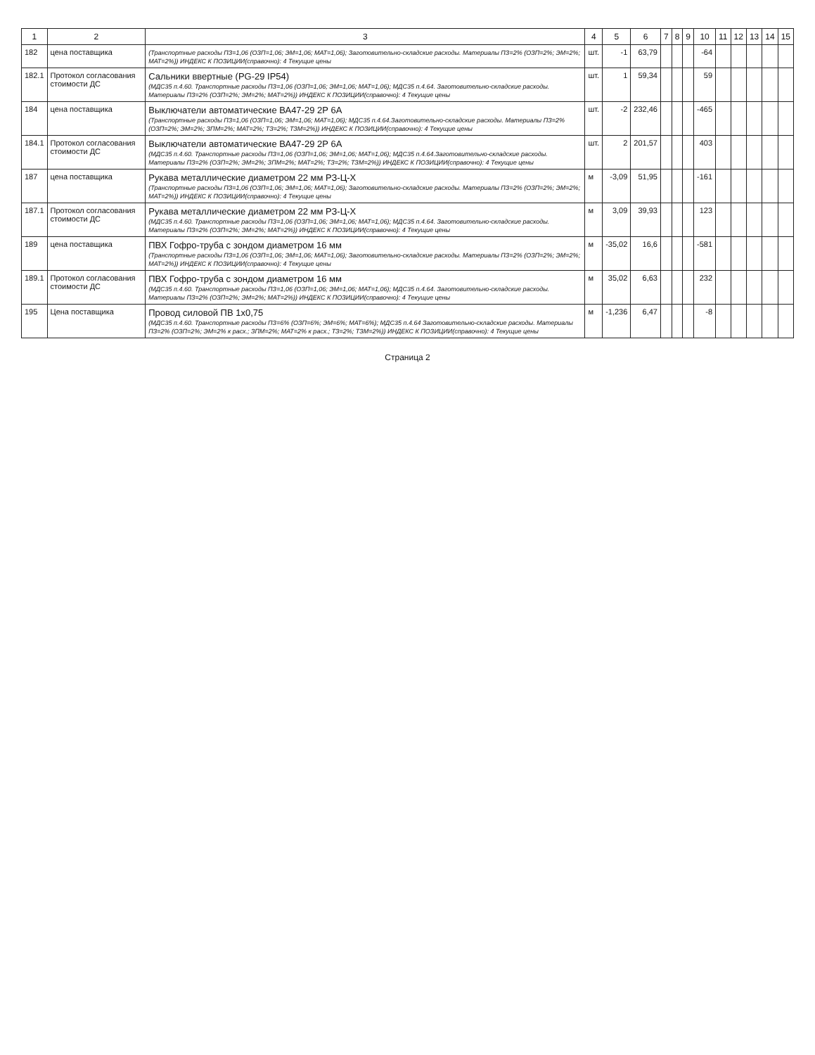| 1 | 2 | 3 | 4 | 5 | 6 | 7 | 8 | 9 | 10 | 11 | 12 | 13 | 14 | 15 |
| --- | --- | --- | --- | --- | --- | --- | --- | --- | --- | --- | --- | --- | --- | --- |
| 182 | цена поставщика | (Транспортные расходы ПЗ=1,06 (ОЗП=1,06; ЭМ=1,06; МАТ=1,06); Заготовительно-складские расходы. Материалы ПЗ=2% (ОЗП=2%; ЭМ=2%; МАТ=2%)) ИНДЕКС К ПОЗИЦИИ(справочно): 4 Текущие цены | шт. | -1 | 63,79 | | | | -64 | | | | | |
| 182.1 | Протокол согласования стоимости ДС | Сальники ввертные (PG-29 IP54) (МДС35 п.4.60. Транспортные расходы ПЗ=1,06 (ОЗП=1,06; ЭМ=1,06; МАТ=1,06); МДС35 п.4.64. Заготовительно-складские расходы. Материалы ПЗ=2% (ОЗП=2%; ЭМ=2%; МАТ=2%)) ИНДЕКС К ПОЗИЦИИ(справочно): 4 Текущие цены | шт. | 1 | 59,34 | | | | 59 | | | | | |
| 184 | цена поставщика | Выключатели автоматические ВА47-29 2Р 6А (Транспортные расходы ПЗ=1,06 (ОЗП=1,06; ЭМ=1,06; МАТ=1,06); МДС35 п.4.64.Заготовительно-складские расходы. Материалы ПЗ=2% (ОЗП=2%; ЭМ=2%; ЗПМ=2%; МАТ=2%; ТЗ=2%; ТЗМ=2%)) ИНДЕКС К ПОЗИЦИИ(справочно): 4 Текущие цены | шт. | -2 | 232,46 | | | | -465 | | | | | |
| 184.1 | Протокол согласования стоимости ДС | Выключатели автоматические ВА47-29 2Р 6А (МДС35 п.4.60. Транспортные расходы ПЗ=1,06 (ОЗП=1,06; ЭМ=1,06; МАТ=1,06); МДС35 п.4.64.Заготовительно-складские расходы. Материалы ПЗ=2% (ОЗП=2%; ЭМ=2%; ЗПМ=2%; МАТ=2%; ТЗ=2%; ТЗМ=2%)) ИНДЕКС К ПОЗИЦИИ(справочно): 4 Текущие цены | шт. | 2 | 201,57 | | | | 403 | | | | | |
| 187 | цена поставщика | Рукава металлические диаметром 22 мм РЗ-Ц-Х (Транспортные расходы ПЗ=1,06 (ОЗП=1,06; ЭМ=1,06; МАТ=1,06); Заготовительно-складские расходы. Материалы ПЗ=2% (ОЗП=2%; ЭМ=2%; МАТ=2%)) ИНДЕКС К ПОЗИЦИИ(справочно): 4 Текущие цены | м | -3,09 | 51,95 | | | | -161 | | | | | |
| 187.1 | Протокол согласования стоимости ДС | Рукава металлические диаметром 22 мм РЗ-Ц-Х (МДС35 п.4.60. Транспортные расходы ПЗ=1,06 (ОЗП=1,06; ЭМ=1,06; МАТ=1,06); МДС35 п.4.64. Заготовительно-складские расходы. Материалы ПЗ=2% (ОЗП=2%; ЭМ=2%; МАТ=2%)) ИНДЕКС К ПОЗИЦИИ(справочно): 4 Текущие цены | м | 3,09 | 39,93 | | | | 123 | | | | | |
| 189 | цена поставщика | ПВХ Гофро-труба с зондом диаметром 16 мм (Транспортные расходы ПЗ=1,06 (ОЗП=1,06; ЭМ=1,06; МАТ=1,06); Заготовительно-складские расходы. Материалы ПЗ=2% (ОЗП=2%; ЭМ=2%; МАТ=2%)) ИНДЕКС К ПОЗИЦИИ(справочно): 4 Текущие цены | м | -35,02 | 16,6 | | | | -581 | | | | | |
| 189.1 | Протокол согласования стоимости ДС | ПВХ Гофро-труба с зондом диаметром 16 мм (МДС35 п.4.60. Транспортные расходы ПЗ=1,06 (ОЗП=1,06; ЭМ=1,06; МАТ=1,06); МДС35 п.4.64. Заготовительно-складские расходы. Материалы ПЗ=2% (ОЗП=2%; ЭМ=2%; МАТ=2%)) ИНДЕКС К ПОЗИЦИИ(справочно): 4 Текущие цены | м | 35,02 | 6,63 | | | | 232 | | | | | |
| 195 | Цена поставщика | Провод силовой ПВ 1х0,75 (МДС35 п.4.60. Транспортные расходы ПЗ=6% (ОЗП=6%; ЭМ=6%; МАТ=6%); МДС35 п.4.64 Заготовительно-складские расходы. Материалы ПЗ=2% (ОЗП=2%; ЭМ=2% к расх.; ЗПМ=2%; МАТ=2% к расх.; ТЗ=2%; ТЗМ=2%)) ИНДЕКС К ПОЗИЦИИ(справочно): 4 Текущие цены | м | -1,236 | 6,47 | | | | -8 | | | | | |
Страница 2